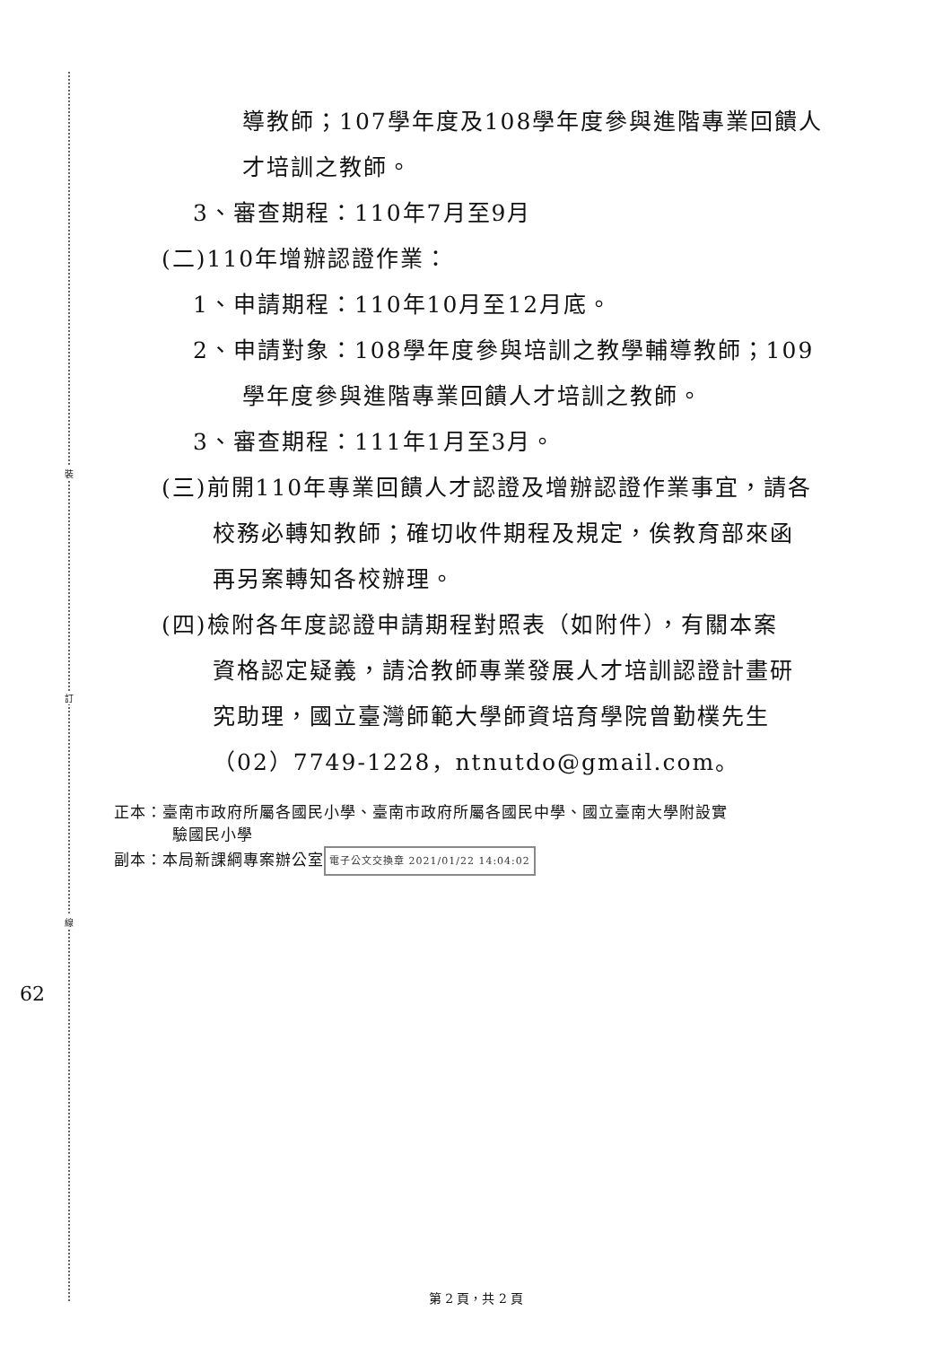裝
訂
線
62
導教師；107學年度及108學年度參與進階專業回饋人
才培訓之教師。
3、審查期程：110年7月至9月
(二)110年增辦認證作業：
1、申請期程：110年10月至12月底。
2、申請對象：108學年度參與培訓之教學輔導教師；109
學年度參與進階專業回饋人才培訓之教師。
3、審查期程：111年1月至3月。
(三)前開110年專業回饋人才認證及增辦認證作業事宜，請各
校務必轉知教師；確切收件期程及規定，俟教育部來函
再另案轉知各校辦理。
(四)檢附各年度認證申請期程對照表（如附件），有關本案
資格認定疑義，請洽教師專業發展人才培訓認證計畫研
究助理，國立臺灣師範大學師資培育學院曾勤樸先生
（02）7749-1228，ntnutdo@gmail.com。
正本：臺南市政府所屬各國民小學、臺南市政府所屬各國民中學、國立臺南大學附設實
驗國民小學
副本：本局新課綱專案辦公室 電子公文交換章 2021/01/22 14:04:02
第 2 頁，共 2 頁